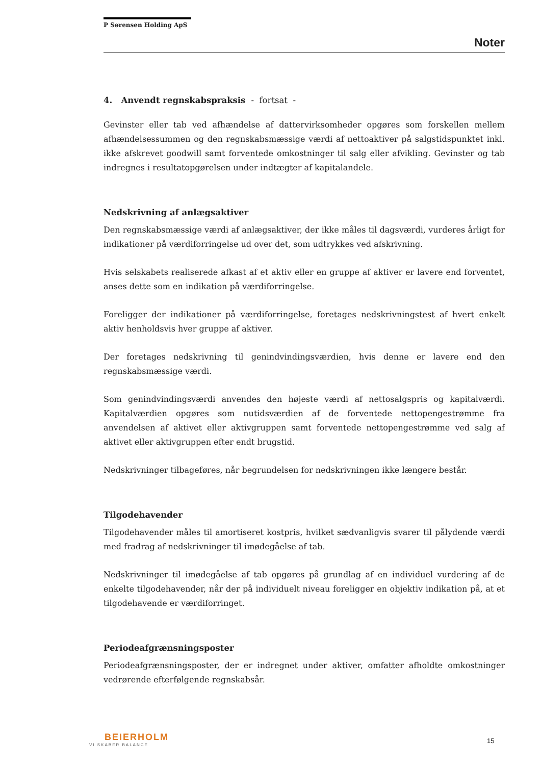P Sørensen Holding ApS
Noter
4. Anvendt regnskabspraksis - fortsat -
Gevinster eller tab ved afhændelse af dattervirksomheder opgøres som forskellen mellem afhændelsessummen og den regnskabsmæssige værdi af nettoaktiver på salgstidspunktet inkl. ikke afskrevet goodwill samt forventede omkostninger til salg eller afvikling. Gevinster og tab indregnes i resultatopgørelsen under indtægter af kapitalandele.
Nedskrivning af anlægsaktiver
Den regnskabsmæssige værdi af anlægsaktiver, der ikke måles til dagsværdi, vurderes årligt for indikationer på værdiforringelse ud over det, som udtrykkes ved afskrivning.
Hvis selskabets realiserede afkast af et aktiv eller en gruppe af aktiver er lavere end forventet, anses dette som en indikation på værdiforringelse.
Foreligger der indikationer på værdiforringelse, foretages nedskrivningstest af hvert enkelt aktiv henholdsvis hver gruppe af aktiver.
Der foretages nedskrivning til genindvindingsværdien, hvis denne er lavere end den regnskabsmæssige værdi.
Som genindvindingsværdi anvendes den højeste værdi af nettosalgspris og kapitalværdi. Kapitalværdien opgøres som nutidsværdien af de forventede nettopengestrømme fra anvendelsen af aktivet eller aktivgruppen samt forventede nettopengestrømme ved salg af aktivet eller aktivgruppen efter endt brugstid.
Nedskrivninger tilbageføres, når begrundelsen for nedskrivningen ikke længere består.
Tilgodehavender
Tilgodehavender måles til amortiseret kostpris, hvilket sædvanligvis svarer til pålydende værdi med fradrag af nedskrivninger til imødegåelse af tab.
Nedskrivninger til imødegåelse af tab opgøres på grundlag af en individuel vurdering af de enkelte tilgodehavender, når der på individuelt niveau foreligger en objektiv indikation på, at et tilgodehavende er værdiforringet.
Periodeafgrænsningsposter
Periodeafgrænsningsposter, der er indregnet under aktiver, omfatter afholdte omkostninger vedrørende efterfølgende regnskabsår.
BEIERHOLM
VI SKABER BALANCE
15